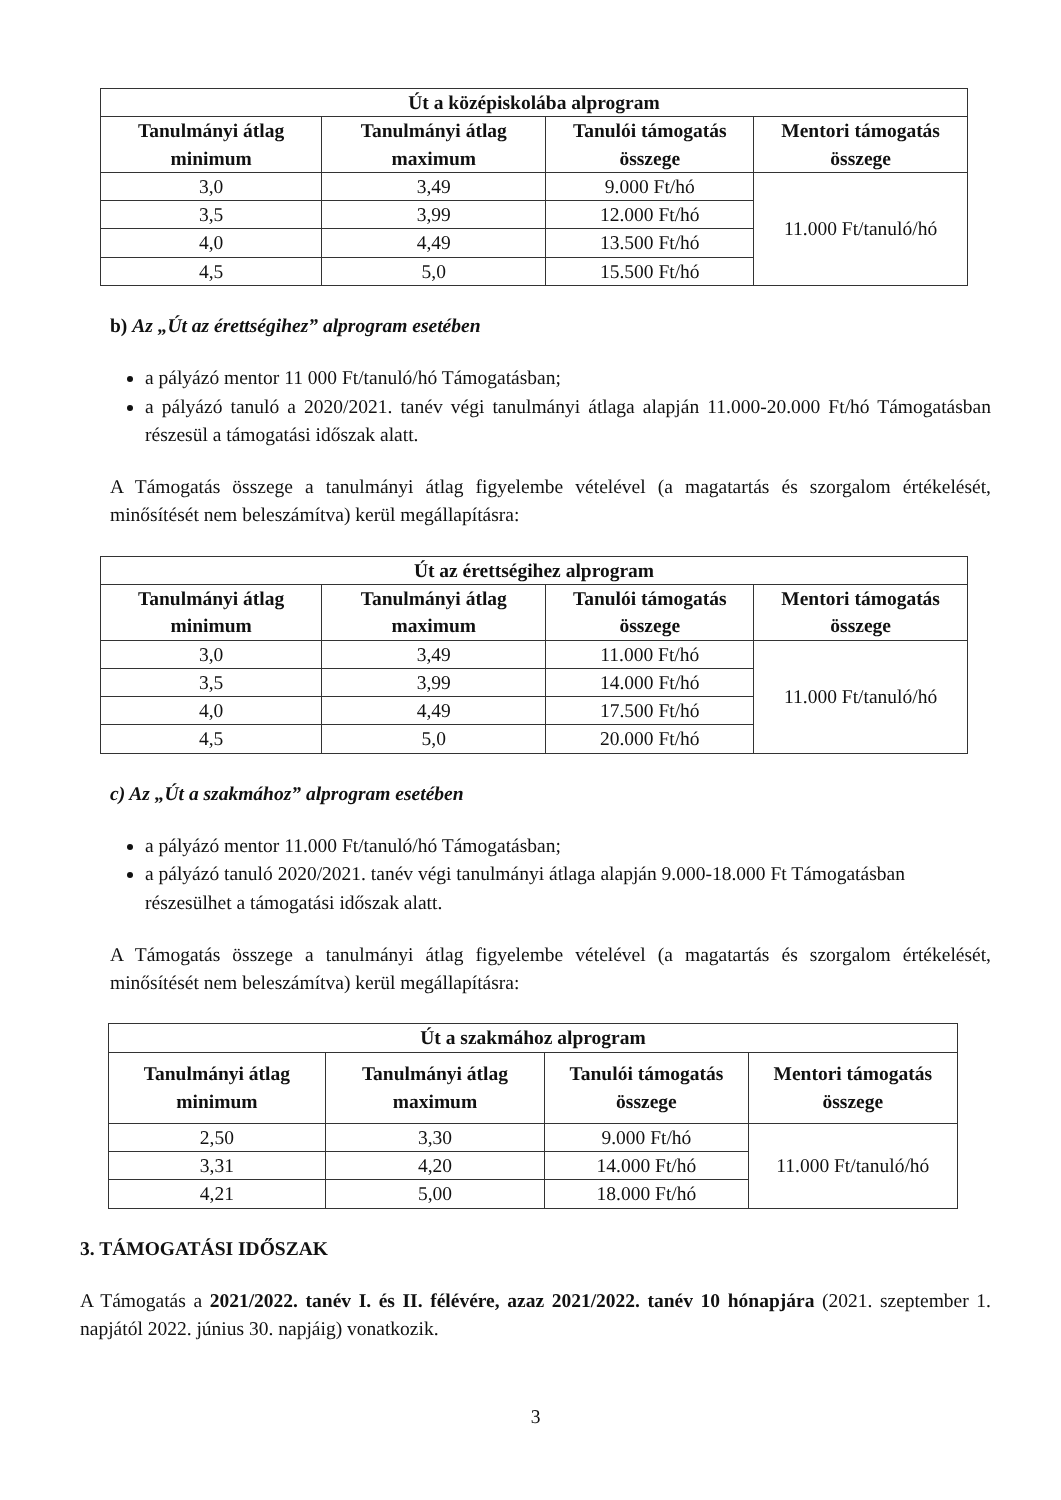| Út a középiskolába alprogram | | | |
| --- | --- | --- | --- |
| Tanulmányi átlag minimum | Tanulmányi átlag maximum | Tanulói támogatás összege | Mentori támogatás összege |
| 3,0 | 3,49 | 9.000 Ft/hó | 11.000 Ft/tanuló/hó |
| 3,5 | 3,99 | 12.000 Ft/hó | |
| 4,0 | 4,49 | 13.500 Ft/hó | |
| 4,5 | 5,0 | 15.500 Ft/hó | |
b) Az „Út az érettségihez” alprogram esetében
a pályázó mentor 11 000 Ft/tanuló/hó Támogatásban;
a pályázó tanuló a 2020/2021. tanév végi tanulmányi átlaga alapján 11.000-20.000 Ft/hó Támogatásban részesül a támogatási időszak alatt.
A Támogatás összege a tanulmányi átlag figyelembe vételével (a magatartás és szorgalom értékelését, minősítését nem beleszámítva) kerül megállapításra:
| Út az érettségihez alprogram | | | |
| --- | --- | --- | --- |
| Tanulmányi átlag minimum | Tanulmányi átlag maximum | Tanulói támogatás összege | Mentori támogatás összege |
| 3,0 | 3,49 | 11.000 Ft/hó | 11.000 Ft/tanuló/hó |
| 3,5 | 3,99 | 14.000 Ft/hó | |
| 4,0 | 4,49 | 17.500 Ft/hó | |
| 4,5 | 5,0 | 20.000 Ft/hó | |
c) Az „Út a szakmához” alprogram esetében
a pályázó mentor 11.000 Ft/tanuló/hó Támogatásban;
a pályázó tanuló 2020/2021. tanév végi tanulmányi átlaga alapján 9.000-18.000 Ft Támogatásban részesülhet a támogatási időszak alatt.
A Támogatás összege a tanulmányi átlag figyelembe vételével (a magatartás és szorgalom értékelését, minősítését nem beleszámítva) kerül megállapításra:
| Út a szakmához alprogram | | | |
| --- | --- | --- | --- |
| Tanulmányi átlag minimum | Tanulmányi átlag maximum | Tanulói támogatás összege | Mentori támogatás összege |
| 2,50 | 3,30 | 9.000 Ft/hó | 11.000 Ft/tanuló/hó |
| 3,31 | 4,20 | 14.000 Ft/hó | |
| 4,21 | 5,00 | 18.000 Ft/hó | |
3. TÁMOGATÁSI IDŐSZAK
A Támogatás a 2021/2022. tanév I. és II. félévére, azaz 2021/2022. tanév 10 hónapjára (2021. szeptember 1. napjától 2022. június 30. napjáig) vonatkozik.
3